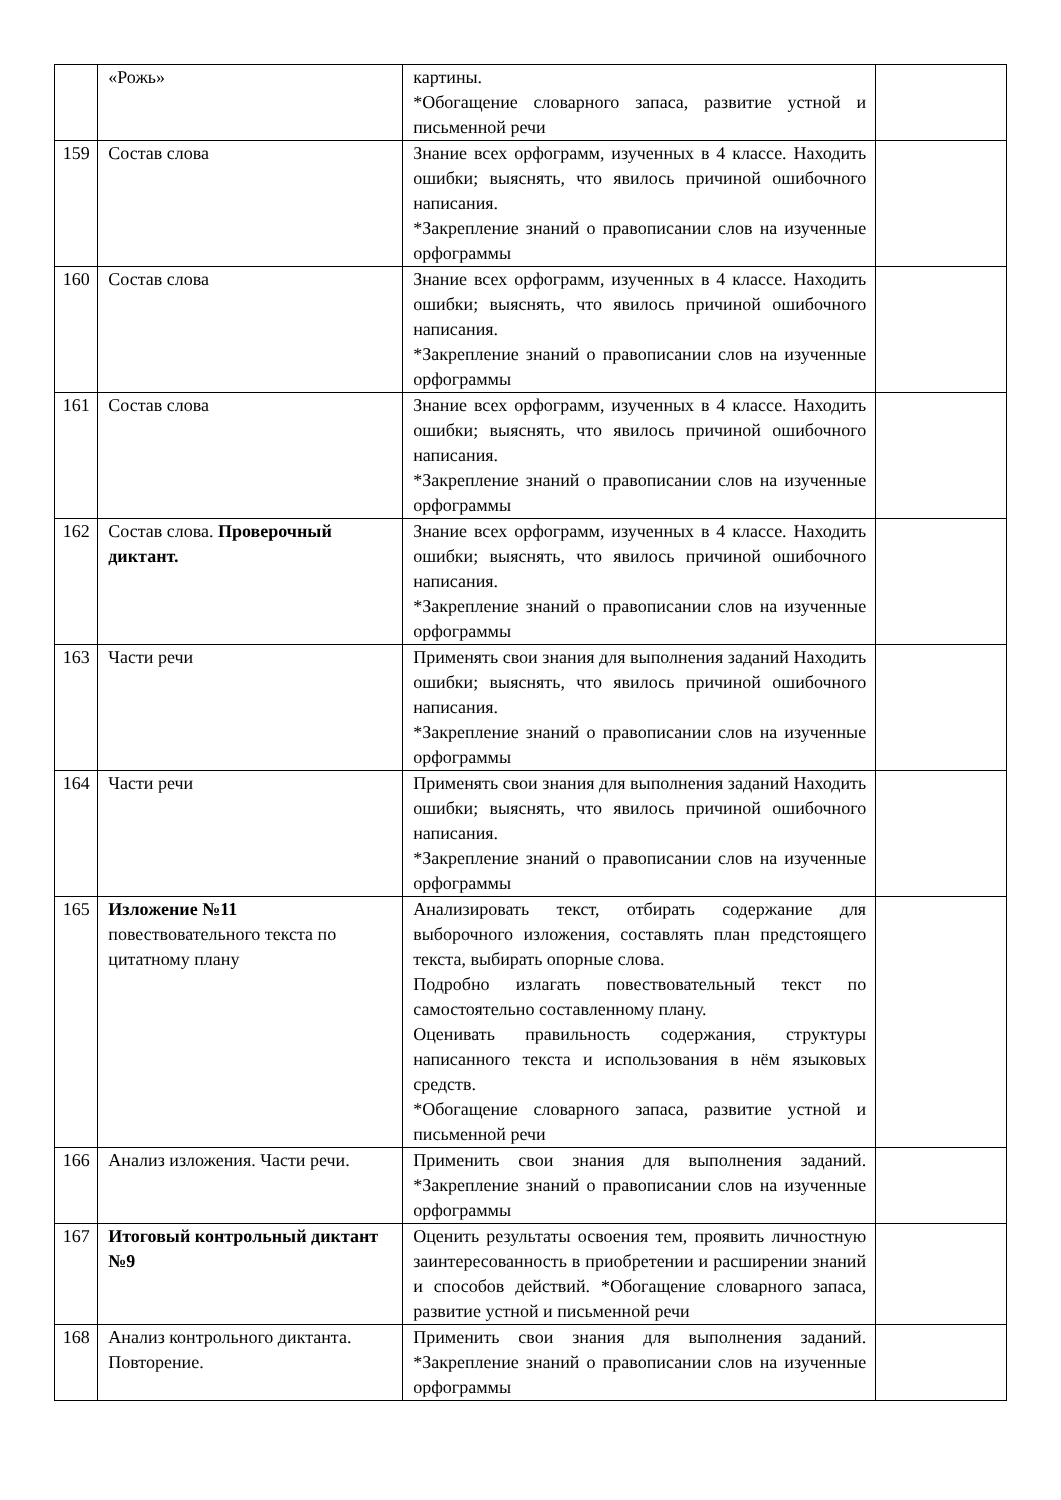| | «Рожь» | картины. *Обогащение словарного запаса, развитие устной и письменной речи | |
| 159 | Состав слова | Знание всех орфограмм, изученных в 4 классе. Находить ошибки; выяснять, что явилось причиной ошибочного написания. *Закрепление знаний о правописании слов на изученные орфограммы | |
| 160 | Состав слова | Знание всех орфограмм, изученных в 4 классе. Находить ошибки; выяснять, что явилось причиной ошибочного написания. *Закрепление знаний о правописании слов на изученные орфограммы | |
| 161 | Состав слова | Знание всех орфограмм, изученных в 4 классе. Находить ошибки; выяснять, что явилось причиной ошибочного написания. *Закрепление знаний о правописании слов на изученные орфограммы | |
| 162 | Состав слова. Проверочный диктант. | Знание всех орфограмм, изученных в 4 классе. Находить ошибки; выяснять, что явилось причиной ошибочного написания. *Закрепление знаний о правописании слов на изученные орфограммы | |
| 163 | Части речи | Применять свои знания для выполнения заданий Находить ошибки; выяснять, что явилось причиной ошибочного написания. *Закрепление знаний о правописании слов на изученные орфограммы | |
| 164 | Части речи | Применять свои знания для выполнения заданий Находить ошибки; выяснять, что явилось причиной ошибочного написания. *Закрепление знаний о правописании слов на изученные орфограммы | |
| 165 | Изложение №11 повествовательного текста по цитатному плану | Анализировать текст, отбирать содержание для выборочного изложения, составлять план предстоящего текста, выбирать опорные слова. Подробно излагать повествовательный текст по самостоятельно составленному плану. Оценивать правильность содержания, структуры написанного текста и использования в нём языковых средств. *Обогащение словарного запаса, развитие устной и письменной речи | |
| 166 | Анализ изложения. Части речи. | Применить свои знания для выполнения заданий. *Закрепление знаний о правописании слов на изученные орфограммы | |
| 167 | Итоговый контрольный диктант №9 | Оценить результаты освоения тем, проявить личностную заинтересованность в приобретении и расширении знаний и способов действий. *Обогащение словарного запаса, развитие устной и письменной речи | |
| 168 | Анализ контрольного диктанта. Повторение. | Применить свои знания для выполнения заданий. *Закрепление знаний о правописании слов на изученные орфограммы | |